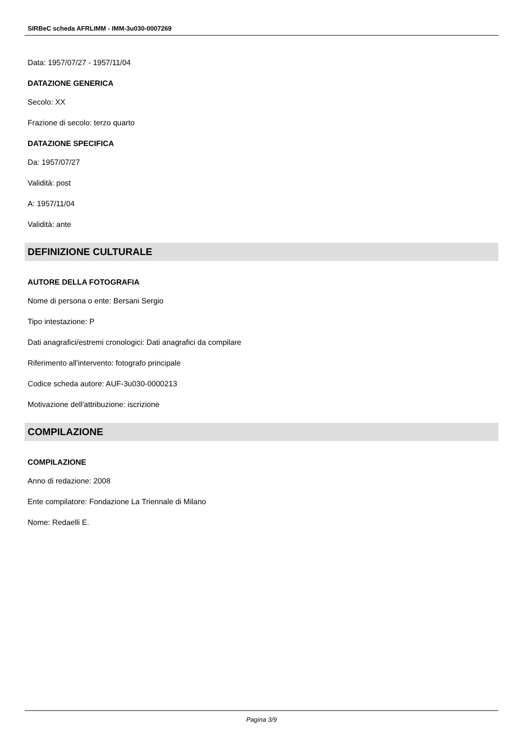SIRBeC scheda AFRLIMM - IMM-3u030-0007269
Data: 1957/07/27 - 1957/11/04
DATAZIONE GENERICA
Secolo: XX
Frazione di secolo: terzo quarto
DATAZIONE SPECIFICA
Da: 1957/07/27
Validità: post
A: 1957/11/04
Validità: ante
DEFINIZIONE CULTURALE
AUTORE DELLA FOTOGRAFIA
Nome di persona o ente: Bersani Sergio
Tipo intestazione: P
Dati anagrafici/estremi cronologici: Dati anagrafici da compilare
Riferimento all'intervento: fotografo principale
Codice scheda autore: AUF-3u030-0000213
Motivazione dell'attribuzione: iscrizione
COMPILAZIONE
COMPILAZIONE
Anno di redazione: 2008
Ente compilatore: Fondazione La Triennale di Milano
Nome: Redaelli E.
Pagina 3/9